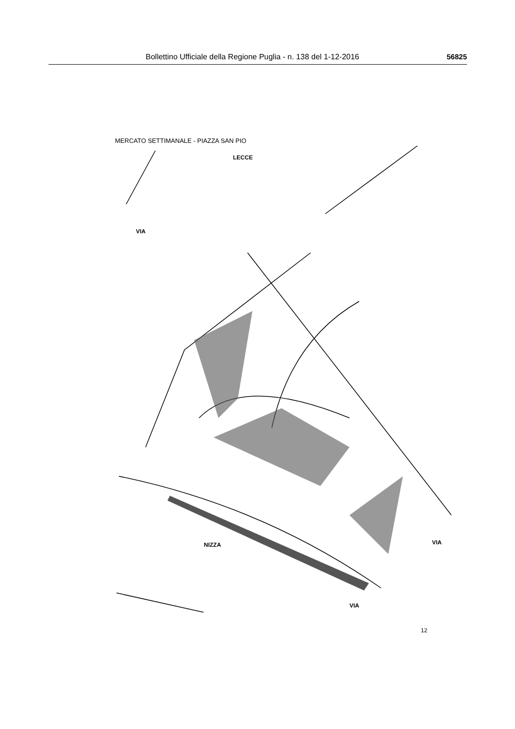Bollettino Ufficiale della Regione Puglia - n. 138 del 1-12-2016 56825
MERCATO SETTIMANALE - PIAZZA SAN PIO
VIA
LECCE
NIZZA
VIA
VIA
12